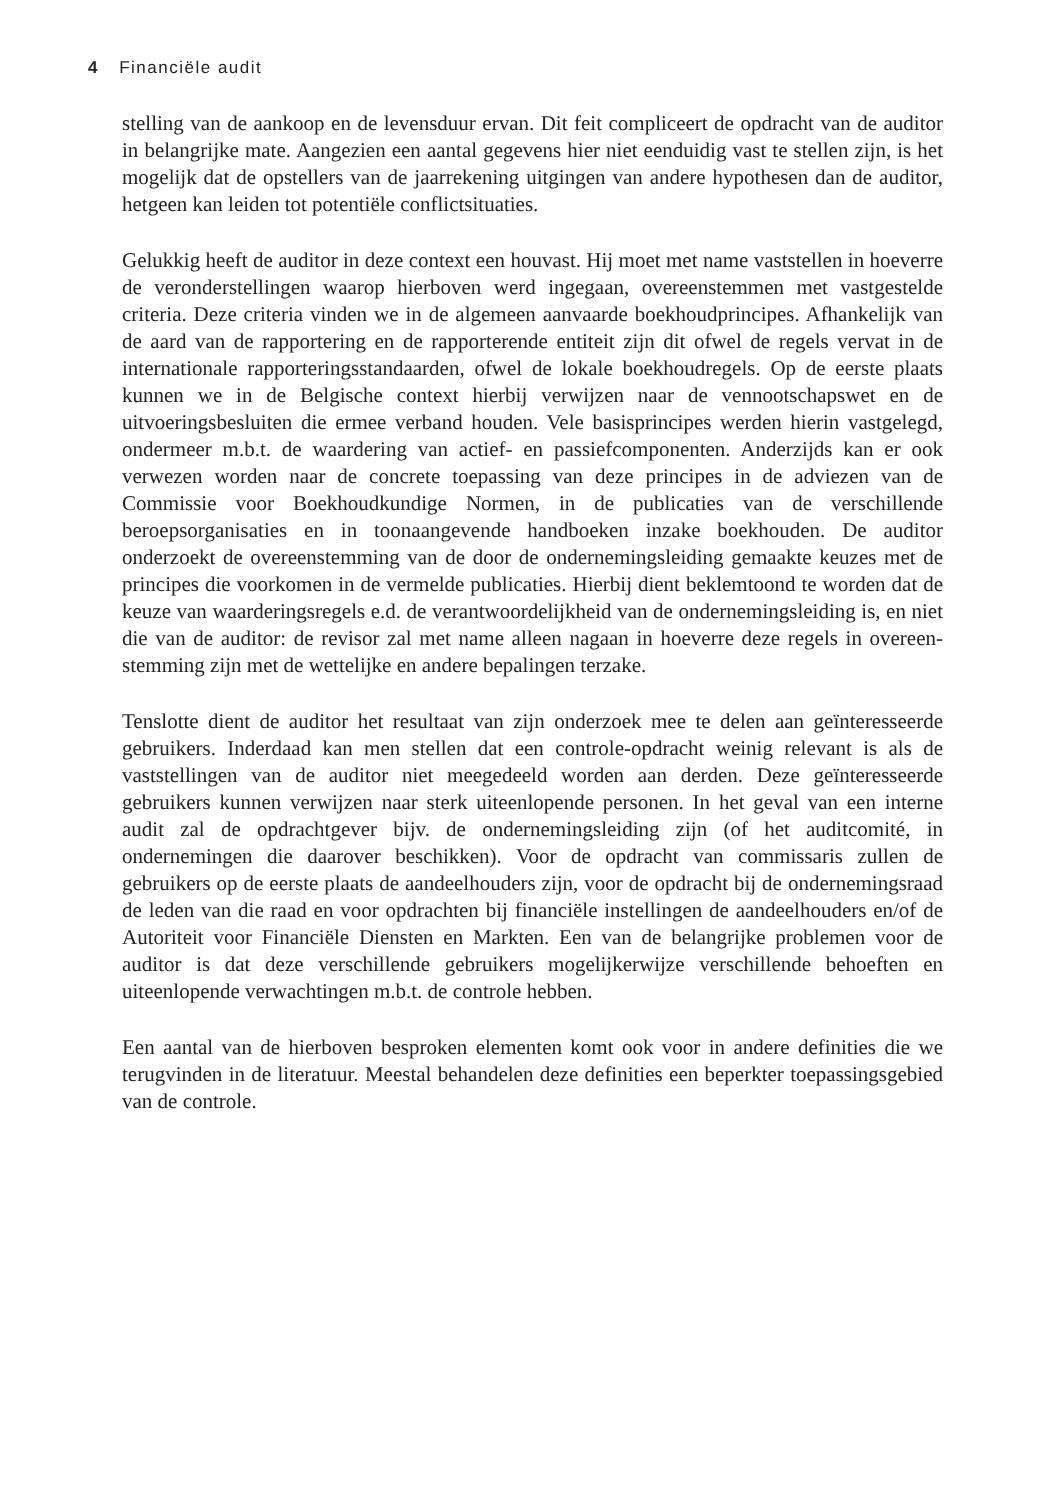4 Financiële audit
stelling van de aankoop en de levensduur ervan. Dit feit compliceert de opdracht van de auditor in belangrijke mate. Aangezien een aantal gegevens hier niet eenduidig vast te stellen zijn, is het mogelijk dat de opstellers van de jaarrekening uitgingen van andere hypothesen dan de auditor, hetgeen kan leiden tot potentiële conflictsituaties.
Gelukkig heeft de auditor in deze context een houvast. Hij moet met name vaststellen in hoeverre de veronderstellingen waarop hierboven werd ingegaan, overeenstemmen met vastgestelde criteria. Deze criteria vinden we in de algemeen aanvaarde boekhoud­principes. Afhankelijk van de aard van de rapportering en de rapporterende entiteit zijn dit ofwel de regels vervat in de internationale rapporteringsstandaarden, ofwel de lokale boekhoudregels. Op de eerste plaats kunnen we in de Belgische context hierbij verwijzen naar de vennootschapswet en de uitvoeringsbesluiten die ermee verband houden. Vele basisprincipes werden hierin vastgelegd, ondermeer m.b.t. de waardering van actief- en passiefcomponenten. Anderzijds kan er ook verwezen worden naar de concrete toepas­sing van deze principes in de adviezen van de Commissie voor Boekhoudkundige Normen, in de publicaties van de verschillende beroepsorganisaties en in toonaange­vende handboeken inzake boekhouden. De auditor onderzoekt de overeenstemming van de door de ondernemingsleiding gemaakte keuzes met de principes die voorkomen in de vermelde publicaties. Hierbij dient beklemtoond te worden dat de keuze van waar­deringsregels e.d. de verantwoordelijkheid van de ondernemingsleiding is, en niet die van de auditor: de revisor zal met name alleen nagaan in hoeverre deze regels in overeen­stemming zijn met de wettelijke en andere bepalingen terzake.
Tenslotte dient de auditor het resultaat van zijn onderzoek mee te delen aan geïnteres­seerde gebruikers. Inderdaad kan men stellen dat een controle-opdracht weinig rele­vant is als de vaststellingen van de auditor niet meegedeeld worden aan derden. Deze geïnteresseerde gebruikers kunnen verwijzen naar sterk uiteenlopende personen. In het geval van een interne audit zal de opdrachtgever bijv. de ondernemingsleiding zijn (of het auditcomité, in ondernemingen die daarover beschikken). Voor de opdracht van commissaris zullen de gebruikers op de eerste plaats de aandeelhouders zijn, voor de opdracht bij de ondernemingsraad de leden van die raad en voor opdrachten bij finan­ciële instellingen de aandeelhouders en/of de Autoriteit voor Financiële Diensten en Markten. Een van de belangrijke problemen voor de auditor is dat deze verschillende gebruikers mogelijkerwijze verschillende behoeften en uiteenlopende verwachtingen m.b.t. de controle hebben.
Een aantal van de hierboven besproken elementen komt ook voor in andere definities die we terugvinden in de literatuur. Meestal behandelen deze definities een beperkter toepassingsgebied van de controle.